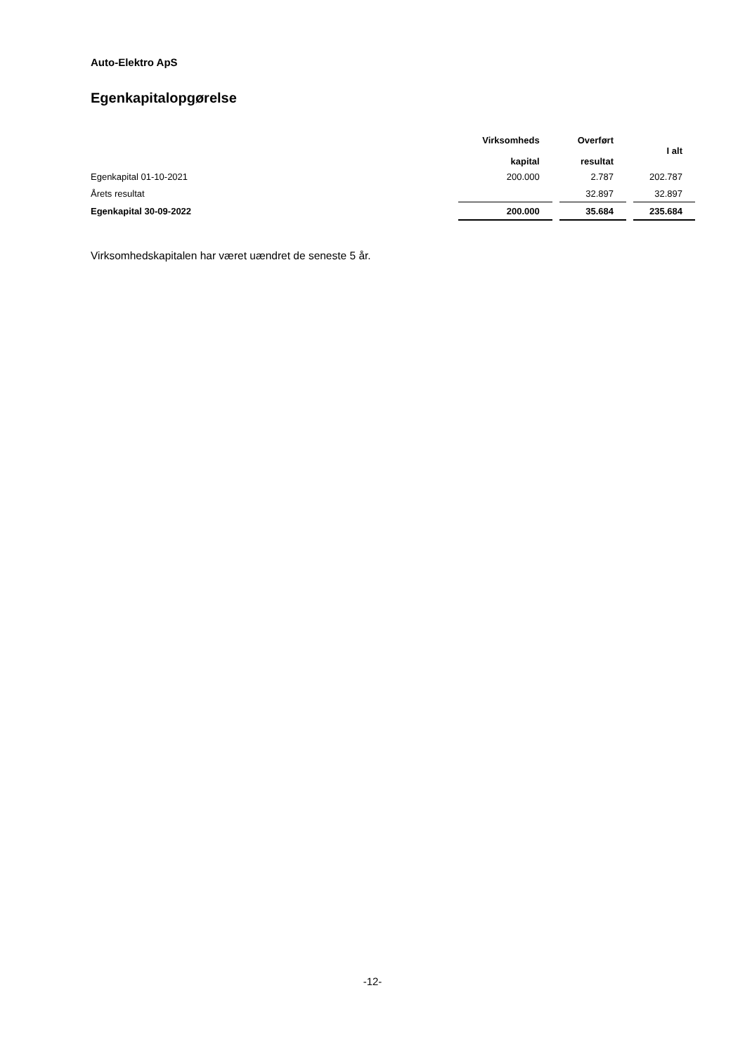Auto-Elektro ApS
Egenkapitalopgørelse
| | Virksomheds kapital | Overført resultat | I alt |
| --- | --- | --- | --- |
| Egenkapital 01-10-2021 | 200.000 | 2.787 | 202.787 |
| Årets resultat | | 32.897 | 32.897 |
| Egenkapital 30-09-2022 | 200.000 | 35.684 | 235.684 |
Virksomhedskapitalen har været uændret de seneste 5 år.
-12-